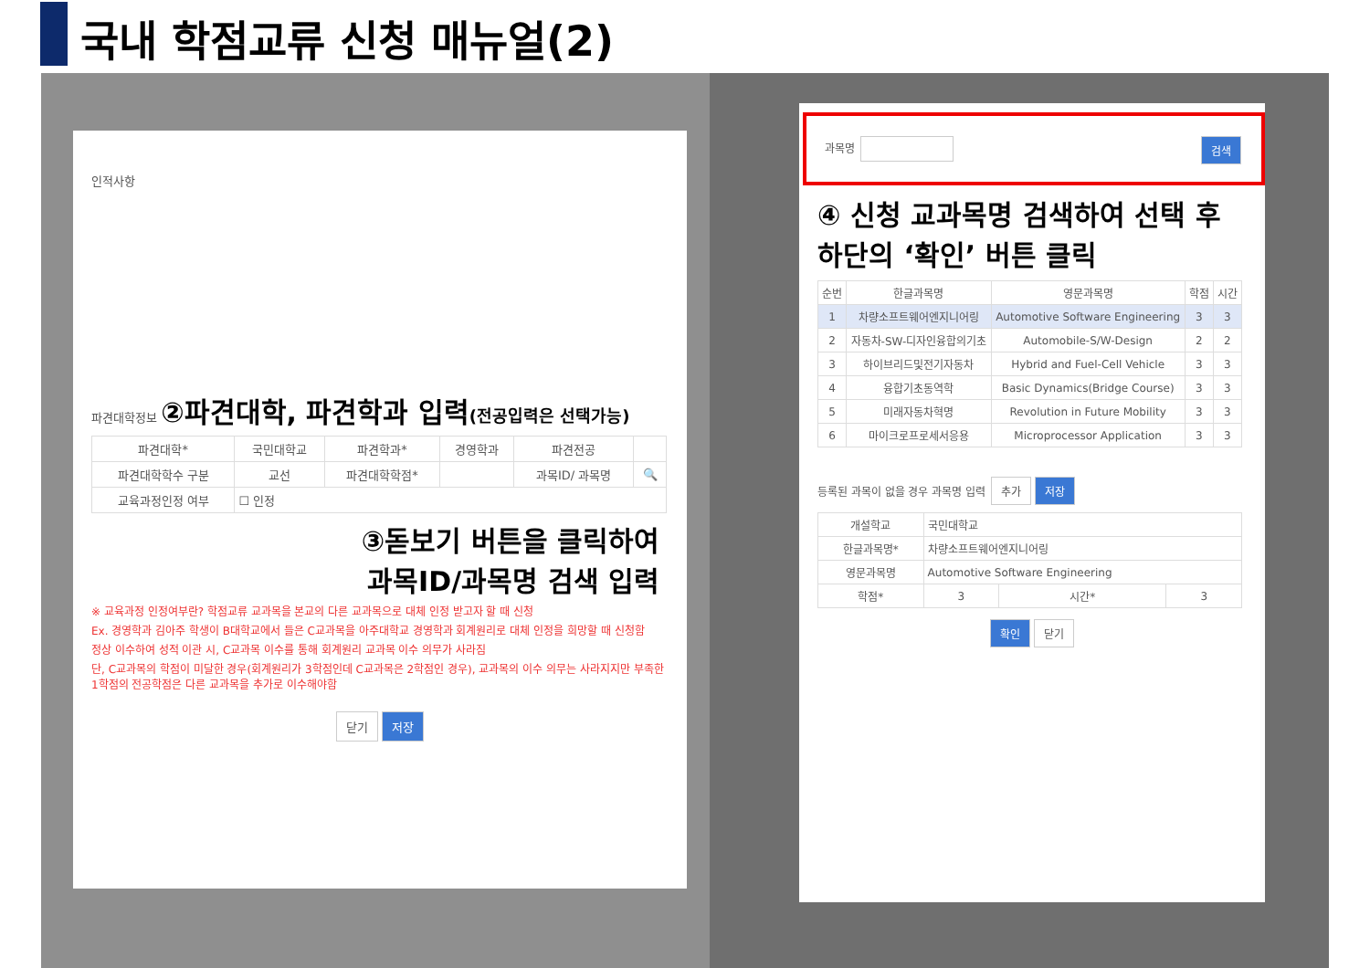국내 학점교류 신청 매뉴얼(2)
인적사항
파견대학정보 ②파견대학, 파견학과 입력(전공입력은 선택가능)
| 파견대학* | 국민대학교 | 파견학과* | 경영학과 | 파견전공 | |
| 파견대학학수 구분 | 교선 | 파견대학학점* | | 과목ID/ 과목명 | 🔍 |
| 교육과정인정 여부 | ☐ 인정 | | | | |
③돋보기 버튼을 클릭하여
과목ID/과목명 검색 입력
※ 교육과정 인정여부란? 학점교류 교과목을 본교의 다른 교과목으로 대체 인정 받고자 할 때 신청
Ex. 경영학과 김아주 학생이 B대학교에서 들은 C교과목을 아주대학교 경영학과 회계원리로 대체 인정을 희망할 때 신청함
정상 이수하여 성적 이관 시, C교과목 이수를 통해 회계원리 교과목 이수 의무가 사라짐
단, C교과목의 학점이 미달한 경우(회계원리가 3학점인데 C교과목은 2학점인 경우), 교과목의 이수 의무는 사라지지만 부족한 1학점의 전공학점은 다른 교과목을 추가로 이수해야함
닫기 저장
과목명 검색
④ 신청 교과목명 검색하여 선택 후 하단의 ‘확인’ 버튼 클릭
| 순번 | 한글과목명 | 영문과목명 | 학점 | 시간 |
| --- | --- | --- | --- | --- |
| 1 | 차량소프트웨어엔지니어링 | Automotive Software Engineering | 3 | 3 |
| 2 | 자동차-SW-디자인융합의기초 | Automobile-S/W-Design | 2 | 2 |
| 3 | 하이브리드및전기자동차 | Hybrid and Fuel-Cell Vehicle | 3 | 3 |
| 4 | 융합기초동역학 | Basic Dynamics(Bridge Course) | 3 | 3 |
| 5 | 미래자동차혁명 | Revolution in Future Mobility | 3 | 3 |
| 6 | 마이크로프로세서응용 | Microprocessor Application | 3 | 3 |
등록된 과목이 없을 경우 과목명 입력 추가 저장
| 개설학교 | 국민대학교 | | |
| 한글과목명* | 차량소프트웨어엔지니어링 | | |
| 영문과목명 | Automotive Software Engineering | | |
| 학점* | 3 | 시간* | 3 |
확인 닫기